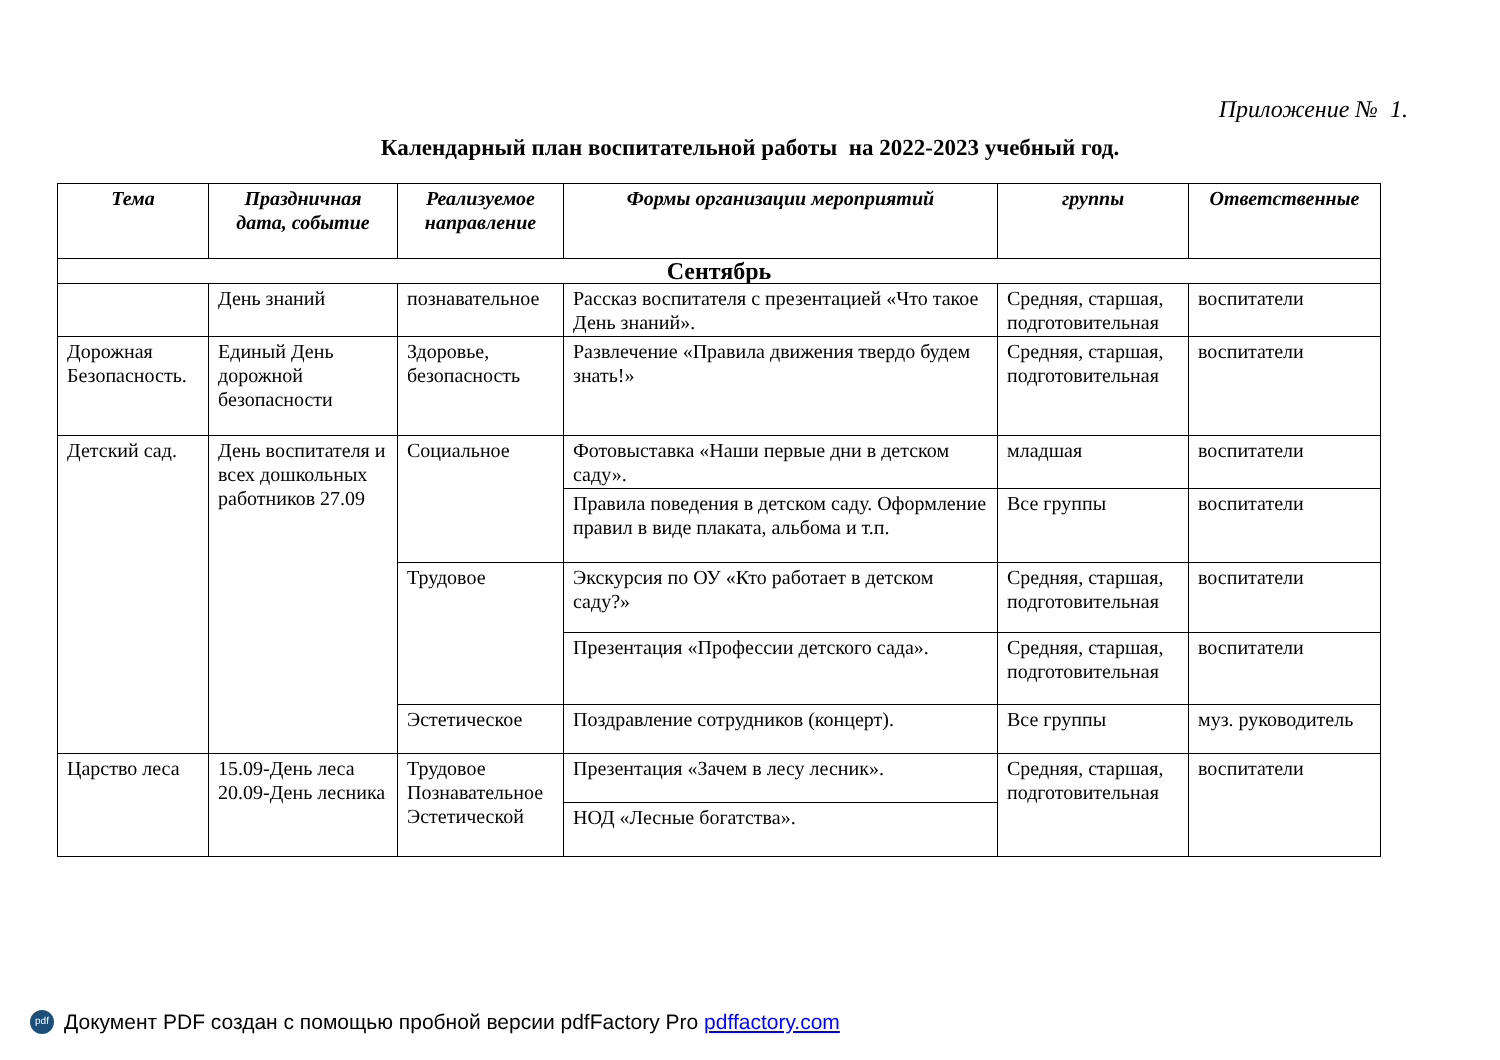Приложение № 1.
Календарный план воспитательной работы на 2022-2023 учебный год.
| Тема | Праздничная дата, событие | Реализуемое направление | Формы организации мероприятий | группы | Ответственные |
| --- | --- | --- | --- | --- | --- |
| Сентябрь | | | | | |
| | День знаний | познавательное | Рассказ воспитателя с презентацией «Что такое День знаний». | Средняя, старшая, подготовительная | воспитатели |
| Дорожная Безопасность. | Единый День дорожной безопасности | Здоровье, безопасность | Развлечение «Правила движения твердо будем знать!» | Средняя, старшая, подготовительная | воспитатели |
| Детский сад. | День воспитателя и всех дошкольных работников 27.09 | Социальное | Фотовыставка «Наши первые дни в детском саду». | младшая | воспитатели |
| | | | Правила поведения в детском саду. Оформление правил в виде плаката, альбома и т.п. | Все группы | воспитатели |
| | | Трудовое | Экскурсия по ОУ «Кто работает в детском саду?» | Средняя, старшая, подготовительная | воспитатели |
| | | | Презентация «Профессии детского сада». | Средняя, старшая, подготовительная | воспитатели |
| | | Эстетическое | Поздравление сотрудников (концерт). | Все группы | муз. руководитель |
| Царство леса | 15.09-День леса 20.09-День лесника | Трудовое Познавательное Эстетической | Презентация «Зачем в лесу лесник». | Средняя, старшая, подготовительная | воспитатели |
| | | | НОД «Лесные богатства». | | |
pdf Документ PDF создан с помощью пробной версии pdfFactory Pro pdffactory.com